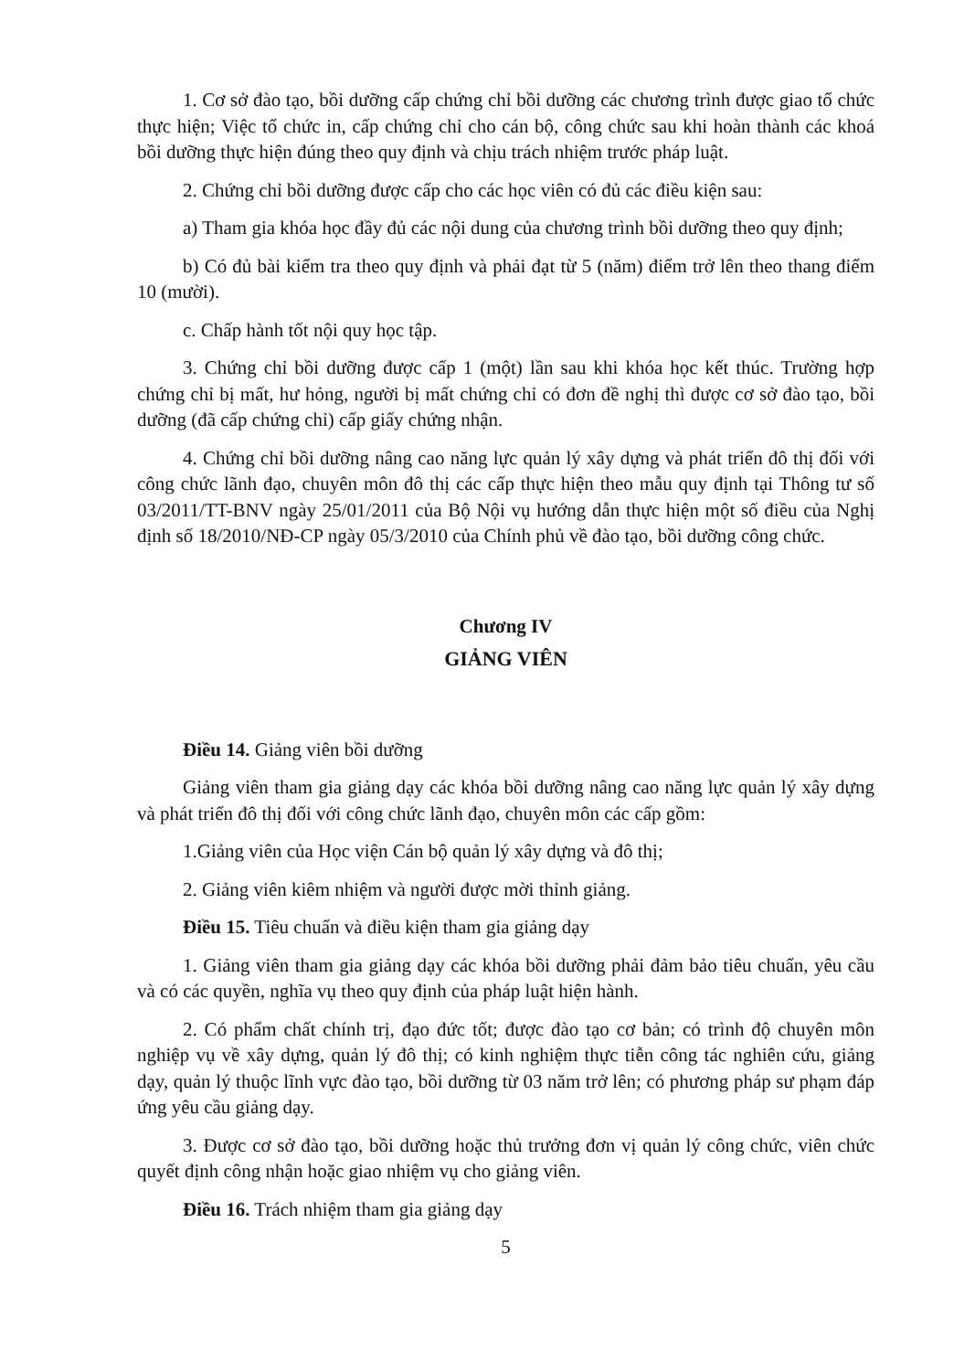1. Cơ sở đào tạo, bồi dưỡng cấp chứng chỉ bồi dưỡng các chương trình được giao tổ chức thực hiện; Việc tổ chức in, cấp chứng chỉ cho cán bộ, công chức sau khi hoàn thành các khoá bồi dưỡng thực hiện đúng theo quy định và chịu trách nhiệm trước pháp luật.
2. Chứng chỉ bồi dưỡng được cấp cho các học viên có đủ các điều kiện sau:
a) Tham gia khóa học đầy đủ các nội dung của chương trình bồi dưỡng theo quy định;
b) Có đủ bài kiểm tra theo quy định và phải đạt từ 5 (năm) điểm trở lên theo thang điểm 10 (mười).
c. Chấp hành tốt nội quy học tập.
3. Chứng chỉ bồi dưỡng được cấp 1 (một) lần sau khi khóa học kết thúc. Trường hợp chứng chỉ bị mất, hư hỏng, người bị mất chứng chỉ có đơn đề nghị thì được cơ sở đào tạo, bồi dưỡng (đã cấp chứng chỉ) cấp giấy chứng nhận.
4. Chứng chỉ bồi dưỡng nâng cao năng lực quản lý xây dựng và phát triển đô thị đối với công chức lãnh đạo, chuyên môn đô thị các cấp thực hiện theo mẫu quy định tại Thông tư số 03/2011/TT-BNV ngày 25/01/2011 của Bộ Nội vụ hướng dẫn thực hiện một số điều của Nghị định số 18/2010/NĐ-CP ngày 05/3/2010 của Chính phủ về đào tạo, bồi dưỡng công chức.
Chương IV
GIẢNG VIÊN
Điều 14. Giảng viên bồi dưỡng
Giảng viên tham gia giảng dạy các khóa bồi dưỡng nâng cao năng lực quản lý xây dựng và phát triển đô thị đối với công chức lãnh đạo, chuyên môn các cấp gồm:
1.Giảng viên của Học viện Cán bộ quản lý xây dựng và đô thị;
2. Giảng viên kiêm nhiệm và người được mời thỉnh giảng.
Điều 15. Tiêu chuẩn và điều kiện tham gia giảng dạy
1. Giảng viên tham gia giảng dạy các khóa bồi dưỡng phải đảm bảo tiêu chuẩn, yêu cầu và có các quyền, nghĩa vụ theo quy định của pháp luật hiện hành.
2. Có phẩm chất chính trị, đạo đức tốt; được đào tạo cơ bản; có trình độ chuyên môn nghiệp vụ về xây dựng, quản lý đô thị; có kinh nghiệm thực tiễn công tác nghiên cứu, giảng dạy, quản lý thuộc lĩnh vực đào tạo, bồi dưỡng từ 03 năm trở lên; có phương pháp sư phạm đáp ứng yêu cầu giảng dạy.
3. Được cơ sở đào tạo, bồi dưỡng hoặc thủ trưởng đơn vị quản lý công chức, viên chức quyết định công nhận hoặc giao nhiệm vụ cho giảng viên.
Điều 16. Trách nhiệm tham gia giảng dạy
5